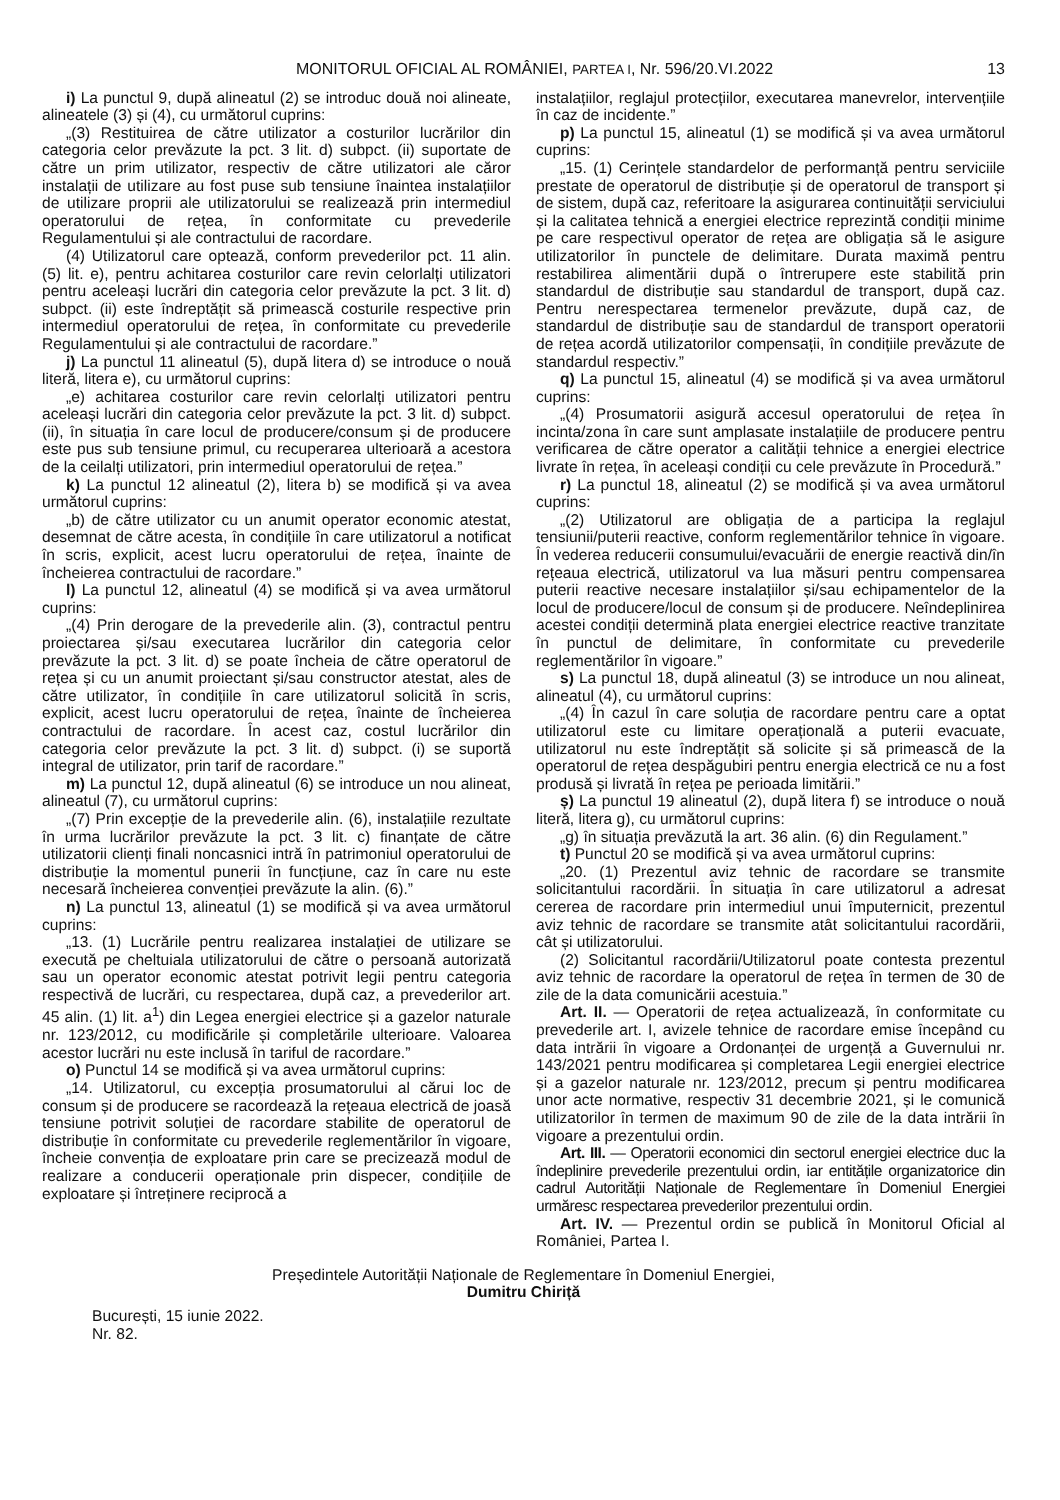MONITORUL OFICIAL AL ROMÂNIEI, PARTEA I, Nr. 596/20.VI.2022 13
i) La punctul 9, după alineatul (2) se introduc două noi alineate, alineatele (3) și (4), cu următorul cuprins:
„(3) Restituirea de către utilizator a costurilor lucrărilor din categoria celor prevăzute la pct. 3 lit. d) subpct. (ii) suportate de către un prim utilizator, respectiv de către utilizatori ale căror instalații de utilizare au fost puse sub tensiune înaintea instalațiilor de utilizare proprii ale utilizatorului se realizează prin intermediul operatorului de rețea, în conformitate cu prevederile Regulamentului și ale contractului de racordare.
(4) Utilizatorul care optează, conform prevederilor pct. 11 alin. (5) lit. e), pentru achitarea costurilor care revin celorlalți utilizatori pentru aceleași lucrări din categoria celor prevăzute la pct. 3 lit. d) subpct. (ii) este îndreptățit să primească costurile respective prin intermediul operatorului de rețea, în conformitate cu prevederile Regulamentului și ale contractului de racordare.”
j) La punctul 11 alineatul (5), după litera d) se introduce o nouă literă, litera e), cu următorul cuprins:
„e) achitarea costurilor care revin celorlalți utilizatori pentru aceleași lucrări din categoria celor prevăzute la pct. 3 lit. d) subpct. (ii), în situația în care locul de producere/consum și de producere este pus sub tensiune primul, cu recuperarea ulterioară a acestora de la ceilalți utilizatori, prin intermediul operatorului de rețea.”
k) La punctul 12 alineatul (2), litera b) se modifică și va avea următorul cuprins:
„b) de către utilizator cu un anumit operator economic atestat, desemnat de către acesta, în condițiile în care utilizatorul a notificat în scris, explicit, acest lucru operatorului de rețea, înainte de încheierea contractului de racordare.”
l) La punctul 12, alineatul (4) se modifică și va avea următorul cuprins:
„(4) Prin derogare de la prevederile alin. (3), contractul pentru proiectarea și/sau executarea lucrărilor din categoria celor prevăzute la pct. 3 lit. d) se poate încheia de către operatorul de rețea și cu un anumit proiectant și/sau constructor atestat, ales de către utilizator, în condițiile în care utilizatorul solicită în scris, explicit, acest lucru operatorului de rețea, înainte de încheierea contractului de racordare. În acest caz, costul lucrărilor din categoria celor prevăzute la pct. 3 lit. d) subpct. (i) se suportă integral de utilizator, prin tarif de racordare.”
m) La punctul 12, după alineatul (6) se introduce un nou alineat, alineatul (7), cu următorul cuprins:
„(7) Prin excepție de la prevederile alin. (6), instalațiile rezultate în urma lucrărilor prevăzute la pct. 3 lit. c) finanțate de către utilizatorii clienți finali noncasnici intră în patrimoniul operatorului de distribuție la momentul punerii în funcțiune, caz în care nu este necesară încheierea convenției prevăzute la alin. (6).”
n) La punctul 13, alineatul (1) se modifică și va avea următorul cuprins:
„13. (1) Lucrările pentru realizarea instalației de utilizare se execută pe cheltuiala utilizatorului de către o persoană autorizată sau un operator economic atestat potrivit legii pentru categoria respectivă de lucrări, cu respectarea, după caz, a prevederilor art. 45 alin. (1) lit. a<sup>1</sup>) din Legea energiei electrice și a gazelor naturale nr. 123/2012, cu modificările și completările ulterioare. Valoarea acestor lucrări nu este inclusă în tariful de racordare.”
o) Punctul 14 se modifică și va avea următorul cuprins:
„14. Utilizatorul, cu excepția prosumatorului al cărui loc de consum și de producere se racordează la rețeaua electrică de joasă tensiune potrivit soluției de racordare stabilite de operatorul de distribuție în conformitate cu prevederile reglementărilor în vigoare, încheie convenția de exploatare prin care se precizează modul de realizare a conducerii operaționale prin dispecer, condițiile de exploatare și întreținere reciprocă a
instalațiilor, reglajul protecțiilor, executarea manevrelor, intervențiile în caz de incidente.”
p) La punctul 15, alineatul (1) se modifică și va avea următorul cuprins:
„15. (1) Cerințele standardelor de performanță pentru serviciile prestate de operatorul de distribuție și de operatorul de transport și de sistem, după caz, referitoare la asigurarea continuității serviciului și la calitatea tehnică a energiei electrice reprezintă condiții minime pe care respectivul operator de rețea are obligația să le asigure utilizatorilor în punctele de delimitare. Durata maximă pentru restabilirea alimentării după o întrerupere este stabilită prin standardul de distribuție sau standardul de transport, după caz. Pentru nerespectarea termenelor prevăzute, după caz, de standardul de distribuție sau de standardul de transport operatorii de rețea acordă utilizatorilor compensații, în condițiile prevăzute de standardul respectiv.”
q) La punctul 15, alineatul (4) se modifică și va avea următorul cuprins:
„(4) Prosumatorii asigură accesul operatorului de rețea în incinta/zona în care sunt amplasate instalațiile de producere pentru verificarea de către operator a calității tehnice a energiei electrice livrate în rețea, în aceleași condiții cu cele prevăzute în Procedură.”
r) La punctul 18, alineatul (2) se modifică și va avea următorul cuprins:
„(2) Utilizatorul are obligația de a participa la reglajul tensiunii/puterii reactive, conform reglementărilor tehnice în vigoare. În vederea reducerii consumului/evacuării de energie reactivă din/în rețeaua electrică, utilizatorul va lua măsuri pentru compensarea puterii reactive necesare instalațiilor și/sau echipamentelor de la locul de producere/locul de consum și de producere. Neîndeplinirea acestei condiții determină plata energiei electrice reactive tranzitate în punctul de delimitare, în conformitate cu prevederile reglementărilor în vigoare.”
s) La punctul 18, după alineatul (3) se introduce un nou alineat, alineatul (4), cu următorul cuprins:
„(4) În cazul în care soluția de racordare pentru care a optat utilizatorul este cu limitare operațională a puterii evacuate, utilizatorul nu este îndreptățit să solicite și să primească de la operatorul de rețea despăgubiri pentru energia electrică ce nu a fost produsă și livrată în rețea pe perioada limitării.”
ș) La punctul 19 alineatul (2), după litera f) se introduce o nouă literă, litera g), cu următorul cuprins:
„g) în situația prevăzută la art. 36 alin. (6) din Regulament.”
t) Punctul 20 se modifică și va avea următorul cuprins:
„20. (1) Prezentul aviz tehnic de racordare se transmite solicitantului racordării. În situația în care utilizatorul a adresat cererea de racordare prin intermediul unui împuternicit, prezentul aviz tehnic de racordare se transmite atât solicitantului racordării, cât și utilizatorului.
(2) Solicitantul racordării/Utilizatorul poate contesta prezentul aviz tehnic de racordare la operatorul de rețea în termen de 30 de zile de la data comunicării acestuia.”
Art. II. — Operatorii de rețea actualizează, în conformitate cu prevederile art. I, avizele tehnice de racordare emise începând cu data intrării în vigoare a Ordonanței de urgență a Guvernului nr. 143/2021 pentru modificarea și completarea Legii energiei electrice și a gazelor naturale nr. 123/2012, precum și pentru modificarea unor acte normative, respectiv 31 decembrie 2021, și le comunică utilizatorilor în termen de maximum 90 de zile de la data intrării în vigoare a prezentului ordin.
Art. III. — Operatorii economici din sectorul energiei electrice duc la îndeplinire prevederile prezentului ordin, iar entitățile organizatorice din cadrul Autorității Naționale de Reglementare în Domeniul Energiei urmăresc respectarea prevederilor prezentului ordin.
Art. IV. — Prezentul ordin se publică în Monitorul Oficial al României, Partea I.
Președintele Autorității Naționale de Reglementare în Domeniul Energiei,
Dumitru Chiriță
București, 15 iunie 2022.
Nr. 82.